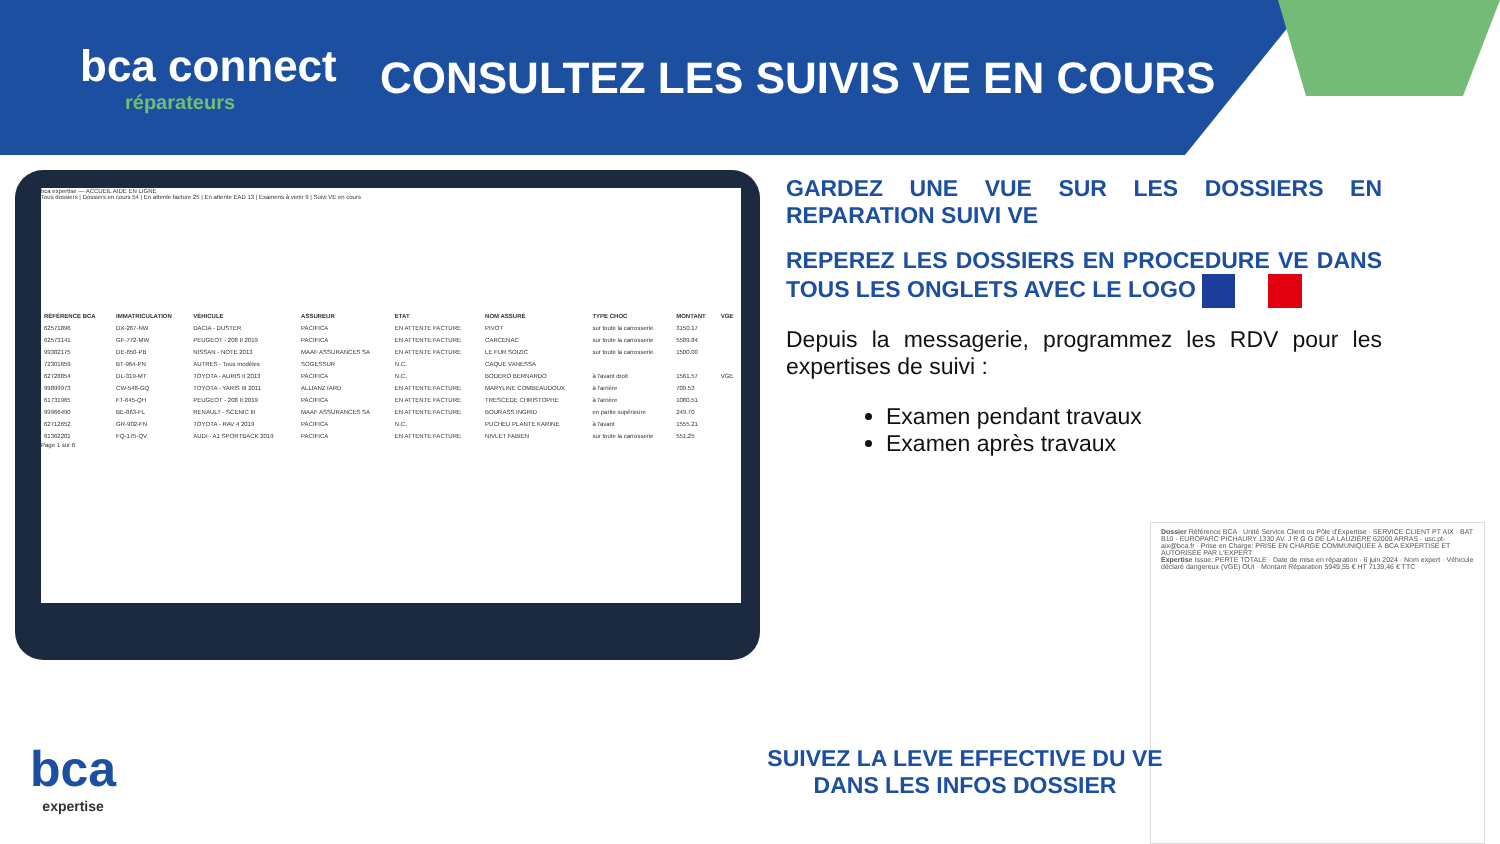bca connect
réparateurs
CONSULTEZ LES SUIVIS VE EN COURS
bca expertise — ACCUEIL AIDE EN LIGNE
Tous dossiers | Dossiers en cours 54 | En attente facture 25 | En attente EAD 13 | Examens à venir 9 | Suivi VE en cours
| RÉFÉRENCE BCA | IMMATRICULATION | VÉHICULE | ASSUREUR | ETAT | NOM ASSURÉ | TYPE CHOC | MONTANT | VGE |
| --- | --- | --- | --- | --- | --- | --- | --- | --- |
| 62571896 | DX-267-NW | DACIA - DUSTER | PACIFICA | EN ATTENTE FACTURE | PIVOT | sur toute la carrosserie | 3150.17 | |
| 62573141 | GF-772-MW | PEUGEOT - 208 II 2019 | PACIFICA | EN ATTENTE FACTURE | CARCENAC | sur toute la carrosserie | 5589.84 | |
| 99382175 | DE-650-PB | NISSAN - NOTE 2013 | MAAF ASSURANCES SA | EN ATTENTE FACTURE | LE FUR SOIZIC | sur toute la carrosserie | 1500.00 | |
| 72301659 | BT-964-PN | AUTRES - Tous modèles | SOGESSUR | N.C. | CAQUE VANESSA | | | |
| 62728854 | DL-319-MT | TOYOTA - AURIS II 2013 | PACIFICA | N.C. | BODERO BERNARDO | à l'avant droit | 1561.57 | VGE |
| 99899973 | CW-548-GQ | TOYOTA - YARIS III 2011 | ALLIANZ IARD | EN ATTENTE FACTURE | MARYLINE COMBEAUDOUX | à l'arrière | 709.53 | |
| 61731965 | FT-645-QH | PEUGEOT - 208 II 2019 | PACIFICA | EN ATTENTE FACTURE | TRESCEDE CHRISTOPHE | à l'arrière | 1080.51 | |
| 99966490 | BE-863-FL | RENAULT - SCENIC III | MAAF ASSURANCES SA | EN ATTENTE FACTURE | BOURASS INGRID | en partie supérieure | 249.70 | |
| 62712652 | GR-902-FN | TOYOTA - RAV 4 2019 | PACIFICA | N.C. | PUCHEU PLANTE KARINE | à l'avant | 1555.21 | |
| 61362201 | FQ-175-QV | AUDI - A1 SPORTBACK 2019 | PACIFICA | EN ATTENTE FACTURE | NIVLET FABIEN | sur toute la carrosserie | 551.25 | |
Page 1 sur 6
GARDEZ UNE VUE SUR LES DOSSIERS EN REPARATION SUIVI VE
REPEREZ LES DOSSIERS EN PROCEDURE VE DANS TOUS LES ONGLETS AVEC LE LOGO
Depuis la messagerie, programmez les RDV pour les expertises de suivi :
Examen pendant travaux
Examen après travaux
Dossier Référence BCA · Unité Service Client ou Pôle d'Expertise · SERVICE CLIENT PT AIX · BAT B10 - EUROPARC PICHAURY 1330 AV. J R G G DE LA LAUZIÈRE 62000 ARRAS · usc.pt-aix@bca.fr · Prise en Charge: PRISE EN CHARGE COMMUNIQUÉE À BCA EXPERTISE ET AUTORISÉE PAR L'EXPERT
Expertise Issue: PERTE TOTALE · Date de mise en réparation · 6 juin 2024 · Nom expert · Véhicule déclaré dangereux (VGE) OUI · Montant Réparation 5949,55 € HT 7139,46 € TTC
SUIVEZ LA LEVE EFFECTIVE DU VE DANS LES INFOS DOSSIER
bca
expertise